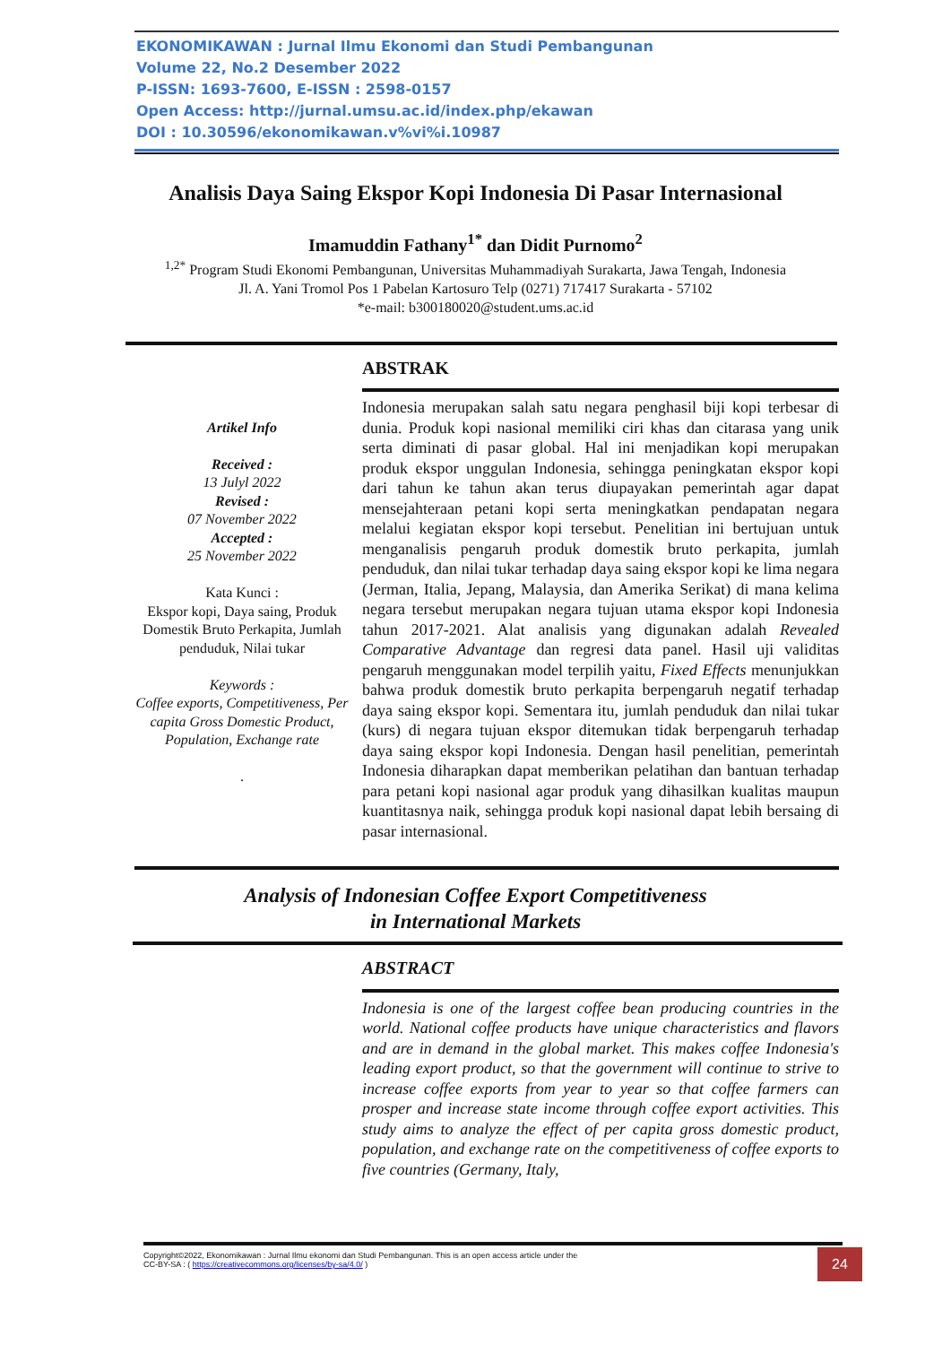EKONOMIKAWAN : Jurnal Ilmu Ekonomi dan Studi Pembangunan
Volume 22, No.2 Desember 2022
P-ISSN: 1693-7600, E-ISSN : 2598-0157
Open Access: http://jurnal.umsu.ac.id/index.php/ekawan
DOI : 10.30596/ekonomikawan.v%vi%i.10987
Analisis Daya Saing Ekspor Kopi Indonesia Di Pasar Internasional
Imamuddin Fathany<sup>1*</sup> dan Didit Purnomo<sup>2</sup>
<sup>1,2*</sup> Program Studi Ekonomi Pembangunan, Universitas Muhammadiyah Surakarta, Jawa Tengah, Indonesia
Jl. A. Yani Tromol Pos 1 Pabelan Kartosuro Telp (0271) 717417 Surakarta - 57102
*e-mail: b300180020@student.ums.ac.id
Artikel Info
Received :
13 Julyl 2022
Revised :
07 November 2022
Accepted :
25 November 2022
Kata Kunci :
Ekspor kopi, Daya saing, Produk Domestik Bruto Perkapita, Jumlah penduduk, Nilai tukar
Keywords :
Coffee exports, Competitiveness, Per capita Gross Domestic Product, Population, Exchange rate
.
ABSTRAK
Indonesia merupakan salah satu negara penghasil biji kopi terbesar di dunia. Produk kopi nasional memiliki ciri khas dan citarasa yang unik serta diminati di pasar global. Hal ini menjadikan kopi merupakan produk ekspor unggulan Indonesia, sehingga peningkatan ekspor kopi dari tahun ke tahun akan terus diupayakan pemerintah agar dapat mensejahteraan petani kopi serta meningkatkan pendapatan negara melalui kegiatan ekspor kopi tersebut. Penelitian ini bertujuan untuk menganalisis pengaruh produk domestik bruto perkapita, jumlah penduduk, dan nilai tukar terhadap daya saing ekspor kopi ke lima negara (Jerman, Italia, Jepang, Malaysia, dan Amerika Serikat) di mana kelima negara tersebut merupakan negara tujuan utama ekspor kopi Indonesia tahun 2017-2021. Alat analisis yang digunakan adalah Revealed Comparative Advantage dan regresi data panel. Hasil uji validitas pengaruh menggunakan model terpilih yaitu, Fixed Effects menunjukkan bahwa produk domestik bruto perkapita berpengaruh negatif terhadap daya saing ekspor kopi. Sementara itu, jumlah penduduk dan nilai tukar (kurs) di negara tujuan ekspor ditemukan tidak berpengaruh terhadap daya saing ekspor kopi Indonesia. Dengan hasil penelitian, pemerintah Indonesia diharapkan dapat memberikan pelatihan dan bantuan terhadap para petani kopi nasional agar produk yang dihasilkan kualitas maupun kuantitasnya naik, sehingga produk kopi nasional dapat lebih bersaing di pasar internasional.
Analysis of Indonesian Coffee Export Competitiveness
in International Markets
ABSTRACT
Indonesia is one of the largest coffee bean producing countries in the world. National coffee products have unique characteristics and flavors and are in demand in the global market. This makes coffee Indonesia's leading export product, so that the government will continue to strive to increase coffee exports from year to year so that coffee farmers can prosper and increase state income through coffee export activities. This study aims to analyze the effect of per capita gross domestic product, population, and exchange rate on the competitiveness of coffee exports to five countries (Germany, Italy,
Copyright©2022, Ekonomikawan : Jurnal Ilmu ekonomi dan Studi Pembangunan. This is an open access article under the
CC-BY-SA : ( https://creativecommons.org/licenses/by-sa/4.0/ )
24